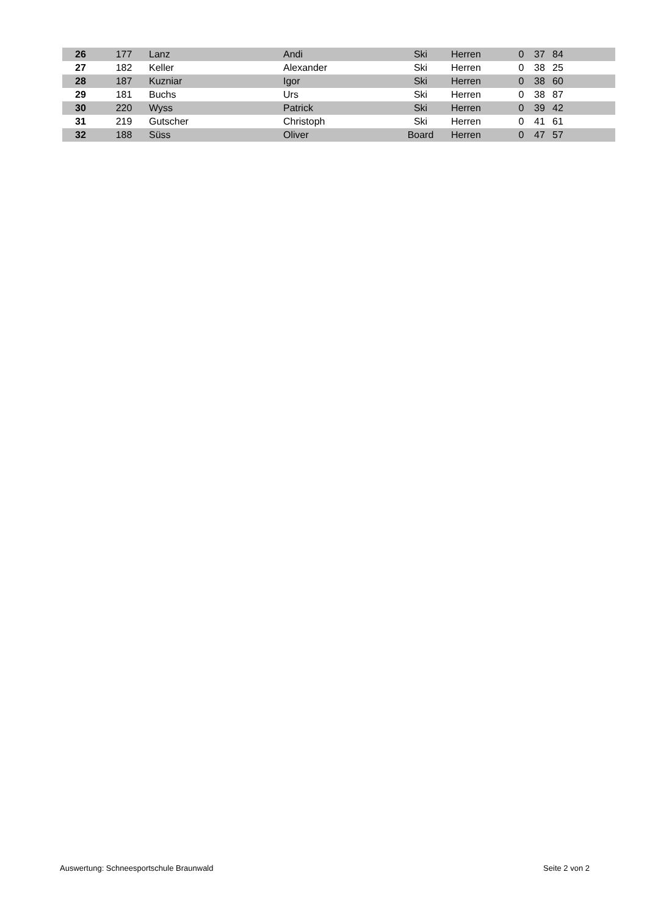| 26 | 177 | Lanz | Andi | Ski | Herren | 0 | 37 | 84 | |
| 27 | 182 | Keller | Alexander | Ski | Herren | 0 | 38 | 25 | |
| 28 | 187 | Kuzniar | Igor | Ski | Herren | 0 | 38 | 60 | |
| 29 | 181 | Buchs | Urs | Ski | Herren | 0 | 38 | 87 | |
| 30 | 220 | Wyss | Patrick | Ski | Herren | 0 | 39 | 42 | |
| 31 | 219 | Gutscher | Christoph | Ski | Herren | 0 | 41 | 61 | |
| 32 | 188 | Süss | Oliver | Board | Herren | 0 | 47 | 57 | |
Auswertung: Schneesportschule Braunwald Seite 2 von 2